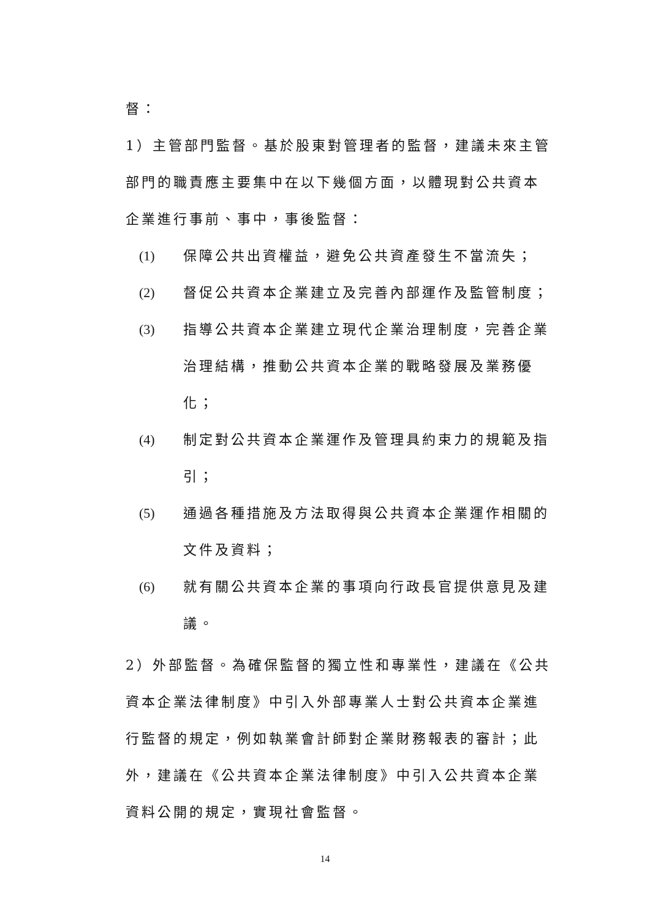督：
1）主管部門監督。基於股東對管理者的監督，建議未來主管部門的職責應主要集中在以下幾個方面，以體現對公共資本企業進行事前、事中，事後監督：
(1) 保障公共出資權益，避免公共資產發生不當流失；
(2) 督促公共資本企業建立及完善內部運作及監管制度；
(3) 指導公共資本企業建立現代企業治理制度，完善企業治理結構，推動公共資本企業的戰略發展及業務優化；
(4) 制定對公共資本企業運作及管理具約束力的規範及指引；
(5) 通過各種措施及方法取得與公共資本企業運作相關的文件及資料；
(6) 就有關公共資本企業的事項向行政長官提供意見及建議。
2）外部監督。為確保監督的獨立性和專業性，建議在《公共資本企業法律制度》中引入外部專業人士對公共資本企業進行監督的規定，例如執業會計師對企業財務報表的審計；此外，建議在《公共資本企業法律制度》中引入公共資本企業資料公開的規定，實現社會監督。
14